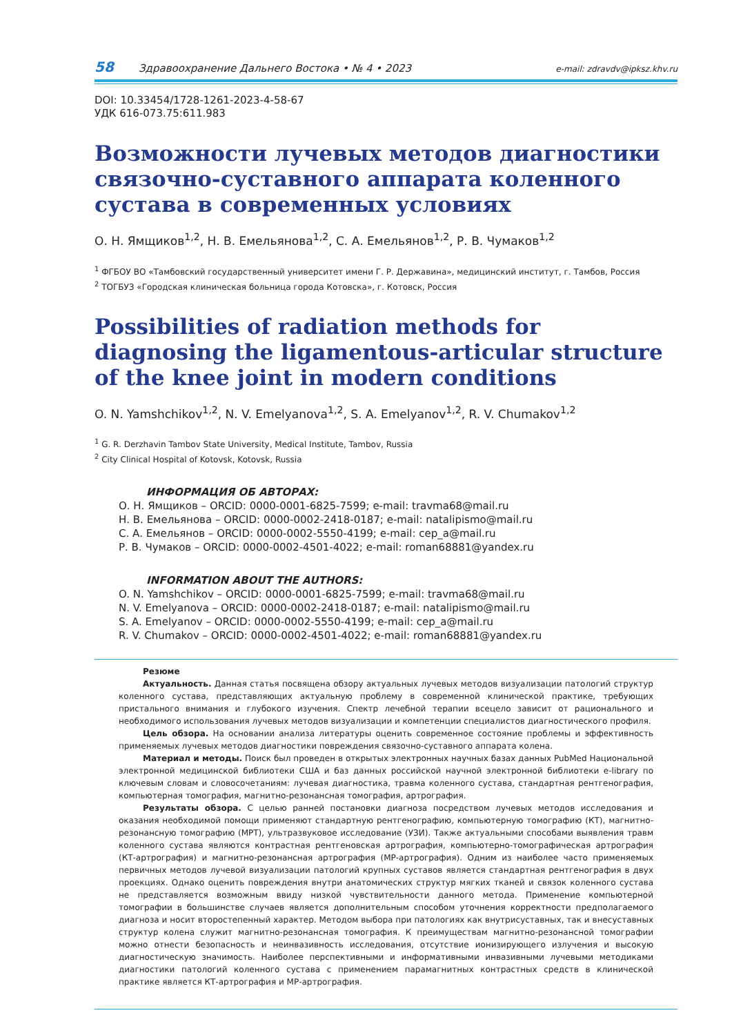58 Здравоохранение Дальнего Востока • № 4 • 2023 e-mail: zdravdv@ipksz.khv.ru
DOI: 10.33454/1728-1261-2023-4-58-67
УДК 616-073.75:611.983
Возможности лучевых методов диагностики связочно-суставного аппарата коленного сустава в современных условиях
О. Н. Ямщиков<sup>1,2</sup>, Н. В. Емельянова<sup>1,2</sup>, С. А. Емельянов<sup>1,2</sup>, Р. В. Чумаков<sup>1,2</sup>
<sup>1</sup> ФГБОУ ВО «Тамбовский государственный университет имени Г. Р. Державина», медицинский институт, г. Тамбов, Россия
<sup>2</sup> ТОГБУЗ «Городская клиническая больница города Котовска», г. Котовск, Россия
Possibilities of radiation methods for diagnosing the ligamentous-articular structure of the knee joint in modern conditions
O. N. Yamshchikov<sup>1,2</sup>, N. V. Emelyanova<sup>1,2</sup>, S. A. Emelyanov<sup>1,2</sup>, R. V. Chumakov<sup>1,2</sup>
<sup>1</sup> G. R. Derzhavin Tambov State University, Medical Institute, Tambov, Russia
<sup>2</sup> City Clinical Hospital of Kotovsk, Kotovsk, Russia
ИНФОРМАЦИЯ ОБ АВТОРАХ:
О. Н. Ямщиков – ORCID: 0000-0001-6825-7599; e-mail: travma68@mail.ru
Н. В. Емельянова – ORCID: 0000-0002-2418-0187; e-mail: natalipismo@mail.ru
С. А. Емельянов – ORCID: 0000-0002-5550-4199; e-mail: cep_a@mail.ru
Р. В. Чумаков – ORCID: 0000-0002-4501-4022; e-mail: roman68881@yandex.ru
INFORMATION ABOUT THE AUTHORS:
O. N. Yamshchikov – ORCID: 0000-0001-6825-7599; e-mail: travma68@mail.ru
N. V. Emelyanova – ORCID: 0000-0002-2418-0187; e-mail: natalipismo@mail.ru
S. A. Emelyanov – ORCID: 0000-0002-5550-4199; e-mail: cep_a@mail.ru
R. V. Chumakov – ORCID: 0000-0002-4501-4022; e-mail: roman68881@yandex.ru
Резюме
Актуальность. Данная статья посвящена обзору актуальных лучевых методов визуализации патологий структур коленного сустава, представляющих актуальную проблему в современной клинической практике, требующих пристального внимания и глубокого изучения. Спектр лечебной терапии всецело зависит от рационального и необходимого использования лучевых методов визуализации и компетенции специалистов диагностического профиля.
Цель обзора. На основании анализа литературы оценить современное состояние проблемы и эффективность применяемых лучевых методов диагностики повреждения связочно-суставного аппарата колена.
Материал и методы. Поиск был проведен в открытых электронных научных базах данных PubMed Национальной электронной медицинской библиотеки США и баз данных российской научной электронной библиотеки e-library по ключевым словам и словосочетаниям: лучевая диагностика, травма коленного сустава, стандартная рентгенография, компьютерная томография, магнитно-резонансная томография, артрография.
Результаты обзора. С целью ранней постановки диагноза посредством лучевых методов исследования и оказания необходимой помощи применяют стандартную рентгенографию, компьютерную томографию (КТ), магнитно-резонансную томографию (МРТ), ультразвуковое исследование (УЗИ). Также актуальными способами выявления травм коленного сустава являются контрастная рентгеновская артрография, компьютерно-томографическая артрография (КТ-артрография) и магнитно-резонансная артрография (МР-артрография). Одним из наиболее часто применяемых первичных методов лучевой визуализации патологий крупных суставов является стандартная рентгенография в двух проекциях. Однако оценить повреждения внутри анатомических структур мягких тканей и связок коленного сустава не представляется возможным ввиду низкой чувствительности данного метода. Применение компьютерной томографии в большинстве случаев является дополнительным способом уточнения корректности предполагаемого диагноза и носит второстепенный характер. Методом выбора при патологиях как внутрисуставных, так и внесуставных структур колена служит магнитно-резонансная томография. К преимуществам магнитно-резонансной томографии можно отнести безопасность и неинвазивность исследования, отсутствие ионизирующего излучения и высокую диагностическую значимость. Наиболее перспективными и информативными инвазивными лучевыми методиками диагностики патологий коленного сустава с применением парамагнитных контрастных средств в клинической практике является КТ-артрография и МР-артрография.